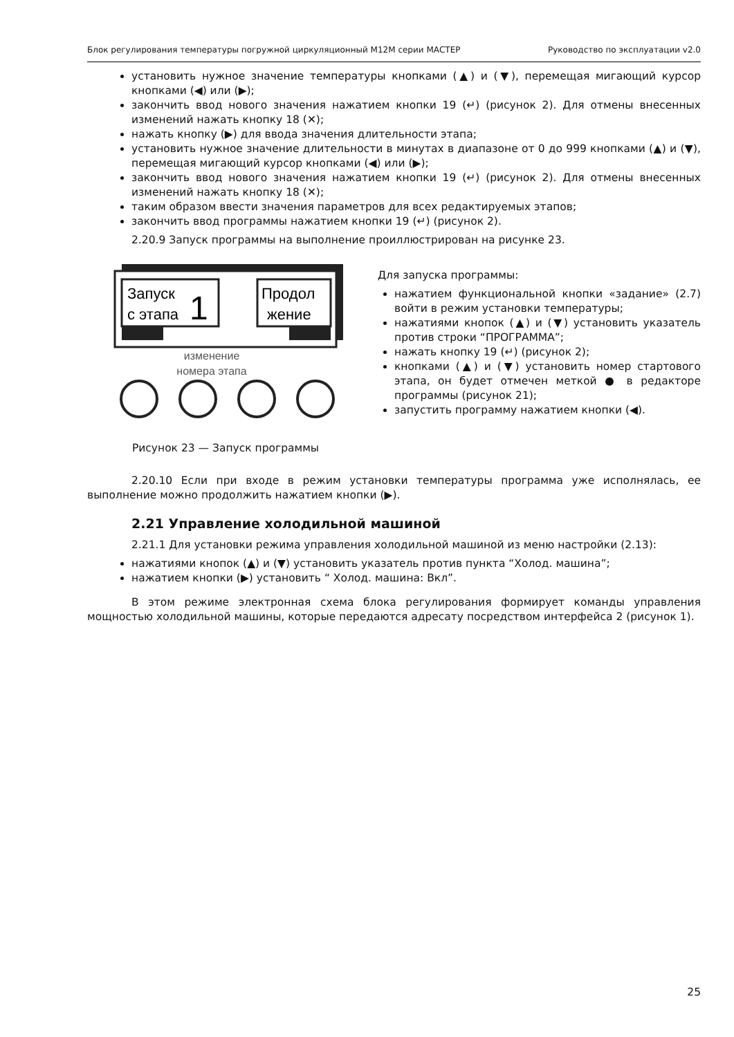Блок регулирования температуры погружной циркуляционный М12М серии МАСТЕР Руководство по эксплуатации v2.0
установить нужное значение температуры кнопками (▲) и (▼), перемещая мигающий курсор кнопками (◀) или (▶);
закончить ввод нового значения нажатием кнопки 19 (↵) (рисунок 2). Для отмены внесенных изменений нажать кнопку 18 (✕);
нажать кнопку (▶) для ввода значения длительности этапа;
установить нужное значение длительности в минутах в диапазоне от 0 до 999 кнопками (▲) и (▼), перемещая мигающий курсор кнопками (◀) или (▶);
закончить ввод нового значения нажатием кнопки 19 (↵) (рисунок 2). Для отмены внесенных изменений нажать кнопку 18 (✕);
таким образом ввести значения параметров для всех редактируемых этапов;
закончить ввод программы нажатием кнопки 19 (↵) (рисунок 2).
2.20.9 Запуск программы на выполнение проиллюстрирован на рисунке 23.
Запуск
с этапа
1
Продол
жение
изменение
номера этапа
Рисунок 23 — Запуск программы
Для запуска программы:
нажатием функциональной кнопки «задание» (2.7) войти в режим установки температуры;
нажатиями кнопок (▲) и (▼) установить указатель против строки “ПРОГРАММА”;
нажать кнопку 19 (↵) (рисунок 2);
кнопками (▲) и (▼) установить номер стартового этапа, он будет отмечен меткой ● в редакторе программы (рисунок 21);
запустить программу нажатием кнопки (◀).
2.20.10 Если при входе в режим установки температуры программа уже исполнялась, ее выполнение можно продолжить нажатием кнопки (▶).
2.21 Управление холодильной машиной
2.21.1 Для установки режима управления холодильной машиной из меню настройки (2.13):
нажатиями кнопок (▲) и (▼) установить указатель против пункта “Холод. машина”;
нажатием кнопки (▶) установить “ Холод. машина: Вкл”.
В этом режиме электронная схема блока регулирования формирует команды управления мощностью холодильной машины, которые передаются адресату посредством интерфейса 2 (рисунок 1).
25